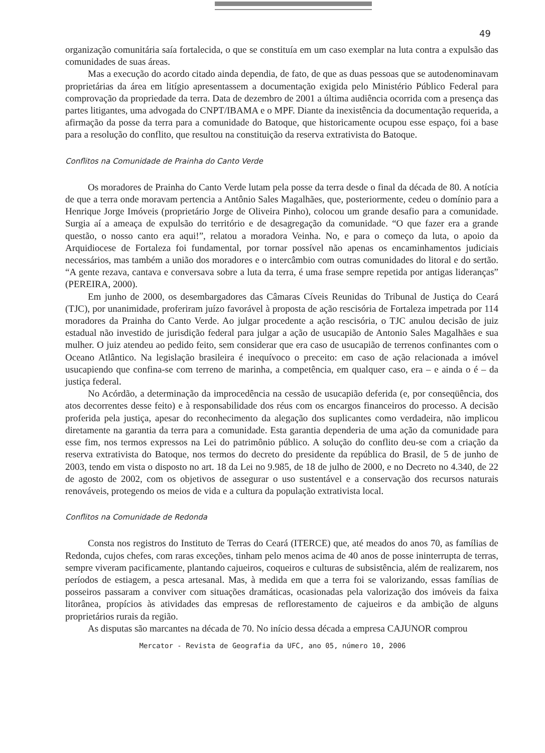49
organização comunitária saía fortalecida, o que se constituía em um caso exemplar na luta contra a expulsão das comunidades de suas áreas.
Mas a execução do acordo citado ainda dependia, de fato, de que as duas pessoas que se autodenominavam proprietárias da área em litígio apresentassem a documentação exigida pelo Ministério Público Federal para comprovação da propriedade da terra. Data de dezembro de 2001 a última audiência ocorrida com a presença das partes litigantes, uma advogada do CNPT/IBAMA e o MPF. Diante da inexistência da documentação requerida, a afirmação da posse da terra para a comunidade do Batoque, que historicamente ocupou esse espaço, foi a base para a resolução do conflito, que resultou na constituição da reserva extrativista do Batoque.
Conflitos na Comunidade de Prainha do Canto Verde
Os moradores de Prainha do Canto Verde lutam pela posse da terra desde o final da década de 80. A notícia de que a terra onde moravam pertencia a Antônio Sales Magalhães, que, posteriormente, cedeu o domínio para a Henrique Jorge Imóveis (proprietário Jorge de Oliveira Pinho), colocou um grande desafio para a comunidade. Surgia aí a ameaça de expulsão do território e de desagregação da comunidade. “O que fazer era a grande questão, o nosso canto era aqui!”, relatou a moradora Veinha. No, e para o começo da luta, o apoio da Arquidiocese de Fortaleza foi fundamental, por tornar possível não apenas os encaminhamentos judiciais necessários, mas também a união dos moradores e o intercâmbio com outras comunidades do litoral e do sertão. “A gente rezava, cantava e conversava sobre a luta da terra, é uma frase sempre repetida por antigas lideranças” (PEREIRA, 2000).
Em junho de 2000, os desembargadores das Câmaras Cíveis Reunidas do Tribunal de Justiça do Ceará (TJC), por unanimidade, proferiram juízo favorável à proposta de ação rescisória de Fortaleza impetrada por 114 moradores da Prainha do Canto Verde. Ao julgar procedente a ação rescisória, o TJC anulou decisão de juiz estadual não investido de jurisdição federal para julgar a ação de usucapião de Antonio Sales Magalhães e sua mulher. O juiz atendeu ao pedido feito, sem considerar que era caso de usucapião de terrenos confinantes com o Oceano Atlântico. Na legislação brasileira é inequívoco o preceito: em caso de ação relacionada a imóvel usucapiendo que confina-se com terreno de marinha, a competência, em qualquer caso, era – e ainda o é – da justiça federal.
No Acórdão, a determinação da improcedência na cessão de usucapião deferida (e, por conseqüência, dos atos decorrentes desse feito) e à responsabilidade dos réus com os encargos financeiros do processo. A decisão proferida pela justiça, apesar do reconhecimento da alegação dos suplicantes como verdadeira, não implicou diretamente na garantia da terra para a comunidade. Esta garantia dependeria de uma ação da comunidade para esse fim, nos termos expressos na Lei do patrimônio público. A solução do conflito deu-se com a criação da reserva extrativista do Batoque, nos termos do decreto do presidente da república do Brasil, de 5 de junho de 2003, tendo em vista o disposto no art. 18 da Lei no 9.985, de 18 de julho de 2000, e no Decreto no 4.340, de 22 de agosto de 2002, com os objetivos de assegurar o uso sustentável e a conservação dos recursos naturais renováveis, protegendo os meios de vida e a cultura da população extrativista local.
Conflitos na Comunidade de Redonda
Consta nos registros do Instituto de Terras do Ceará (ITERCE) que, até meados do anos 70, as famílias de Redonda, cujos chefes, com raras exceções, tinham pelo menos acima de 40 anos de posse ininterrupta de terras, sempre viveram pacificamente, plantando cajueiros, coqueiros e culturas de subsistência, além de realizarem, nos períodos de estiagem, a pesca artesanal. Mas, à medida em que a terra foi se valorizando, essas famílias de posseiros passaram a conviver com situações dramáticas, ocasionadas pela valorização dos imóveis da faixa litorânea, propícios às atividades das empresas de reflorestamento de cajueiros e da ambição de alguns proprietários rurais da região.
As disputas são marcantes na década de 70. No início dessa década a empresa CAJUNOR comprou
Mercator - Revista de Geografia da UFC, ano 05, número 10, 2006